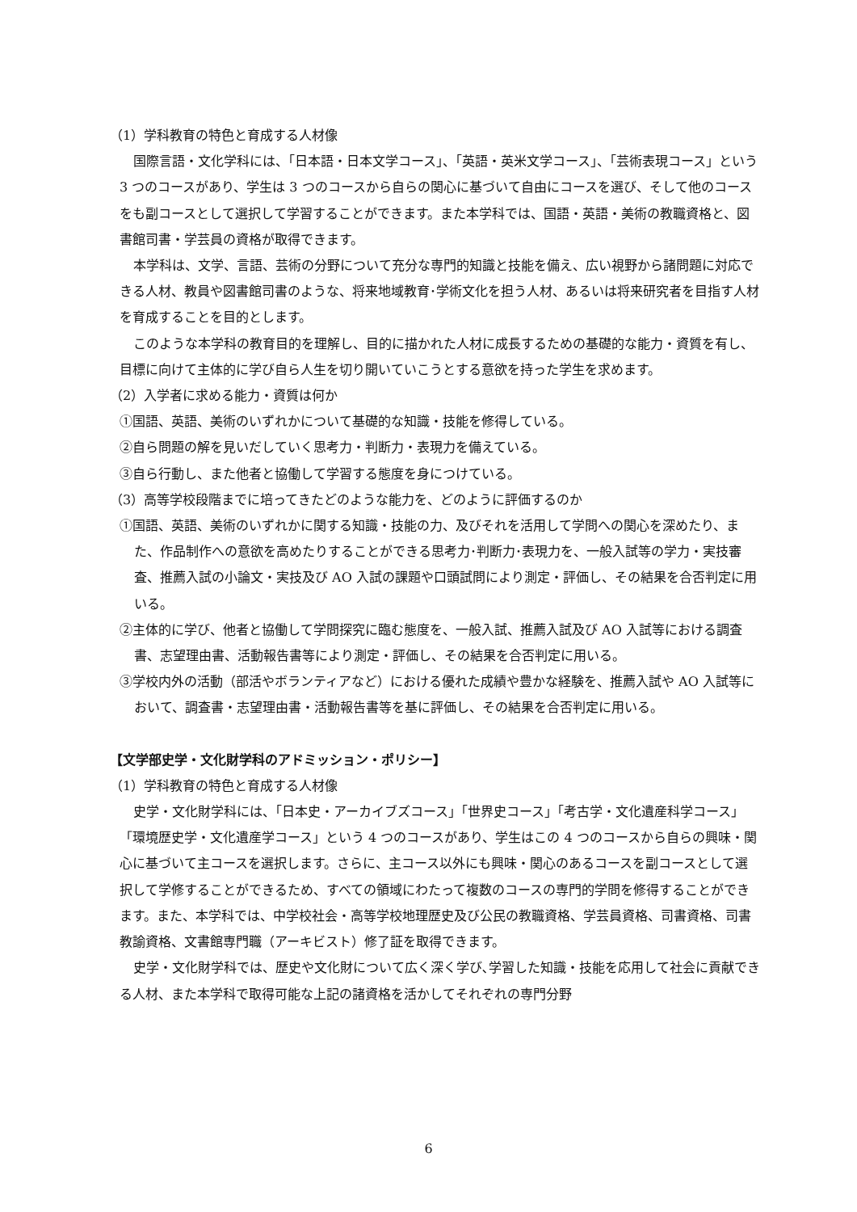（1）学科教育の特色と育成する人材像
国際言語・文化学科には、「日本語・日本文学コース」、「英語・英米文学コース」、「芸術表現コース」という 3 つのコースがあり、学生は 3 つのコースから自らの関心に基づいて自由にコースを選び、そして他のコースをも副コースとして選択して学習することができます。また本学科では、国語・英語・美術の教職資格と、図書館司書・学芸員の資格が取得できます。
本学科は、文学、言語、芸術の分野について充分な専門的知識と技能を備え、広い視野から諸問題に対応できる人材、教員や図書館司書のような、将来地域教育･学術文化を担う人材、あるいは将来研究者を目指す人材を育成することを目的とします。
このような本学科の教育目的を理解し、目的に描かれた人材に成長するための基礎的な能力・資質を有し、目標に向けて主体的に学び自ら人生を切り開いていこうとする意欲を持った学生を求めます。
（2）入学者に求める能力・資質は何か
①国語、英語、美術のいずれかについて基礎的な知識・技能を修得している。
②自ら問題の解を見いだしていく思考力・判断力・表現力を備えている。
③自ら行動し、また他者と協働して学習する態度を身につけている。
（3）高等学校段階までに培ってきたどのような能力を、どのように評価するのか
①国語、英語、美術のいずれかに関する知識・技能の力、及びそれを活用して学問への関心を深めたり、また、作品制作への意欲を高めたりすることができる思考力･判断力･表現力を、一般入試等の学力・実技審査、推薦入試の小論文・実技及び AO 入試の課題や口頭試問により測定・評価し、その結果を合否判定に用いる。
②主体的に学び、他者と協働して学問探究に臨む態度を、一般入試、推薦入試及び AO 入試等における調査書、志望理由書、活動報告書等により測定・評価し、その結果を合否判定に用いる。
③学校内外の活動（部活やボランティアなど）における優れた成績や豊かな経験を、推薦入試や AO 入試等において、調査書・志望理由書・活動報告書等を基に評価し、その結果を合否判定に用いる。
【文学部史学・文化財学科のアドミッション・ポリシー】
（1）学科教育の特色と育成する人材像
史学・文化財学科には、「日本史・アーカイブズコース」「世界史コース」「考古学・文化遺産科学コース」「環境歴史学・文化遺産学コース」という 4 つのコースがあり、学生はこの 4 つのコースから自らの興味・関心に基づいて主コースを選択します。さらに、主コース以外にも興味・関心のあるコースを副コースとして選択して学修することができるため、すべての領域にわたって複数のコースの専門的学問を修得することができます。また、本学科では、中学校社会・高等学校地理歴史及び公民の教職資格、学芸員資格、司書資格、司書教諭資格、文書館専門職（アーキビスト）修了証を取得できます。
史学・文化財学科では、歴史や文化財について広く深く学び､学習した知識・技能を応用して社会に貢献できる人材、また本学科で取得可能な上記の諸資格を活かしてそれぞれの専門分野
6